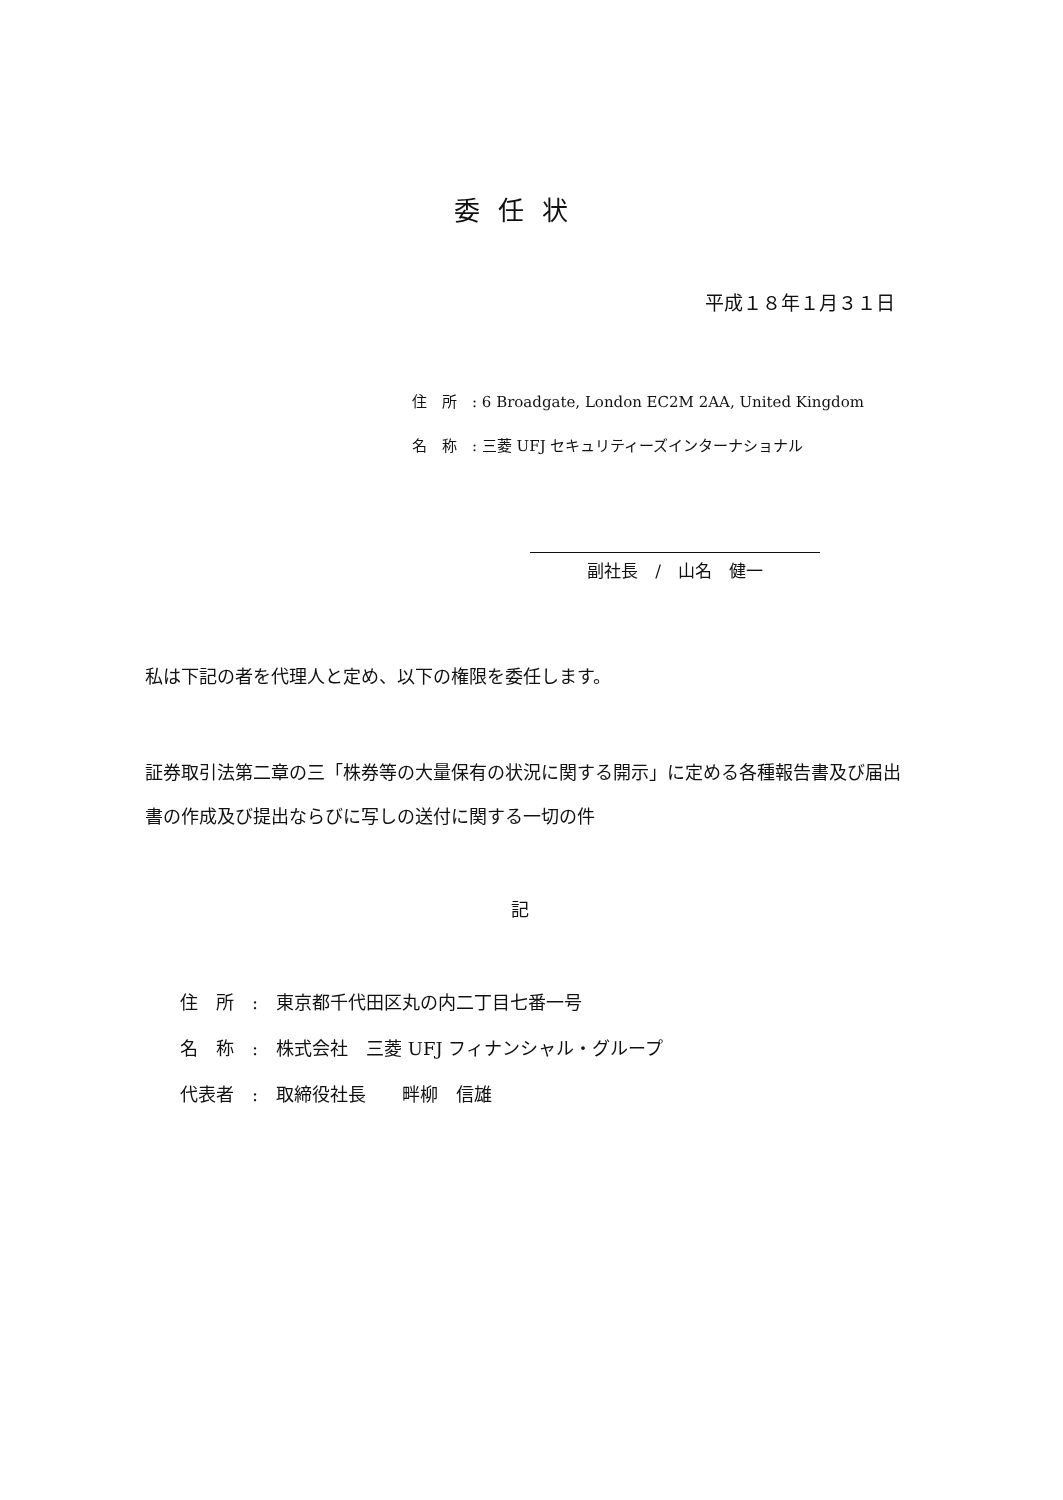委任状
平成１８年１月３１日
住　所　: 6 Broadgate, London EC2M 2AA, United Kingdom
名　称　: 三菱 UFJ セキュリティーズインターナショナル
副社長　/　山名　健一
私は下記の者を代理人と定め、以下の権限を委任します。
証券取引法第二章の三「株券等の大量保有の状況に関する開示」に定める各種報告書及び届出書の作成及び提出ならびに写しの送付に関する一切の件
記
住　所　:　東京都千代田区丸の内二丁目七番一号
名　称　:　株式会社　三菱 UFJ フィナンシャル・グループ
代表者　:　取締役社長　　畔柳　信雄